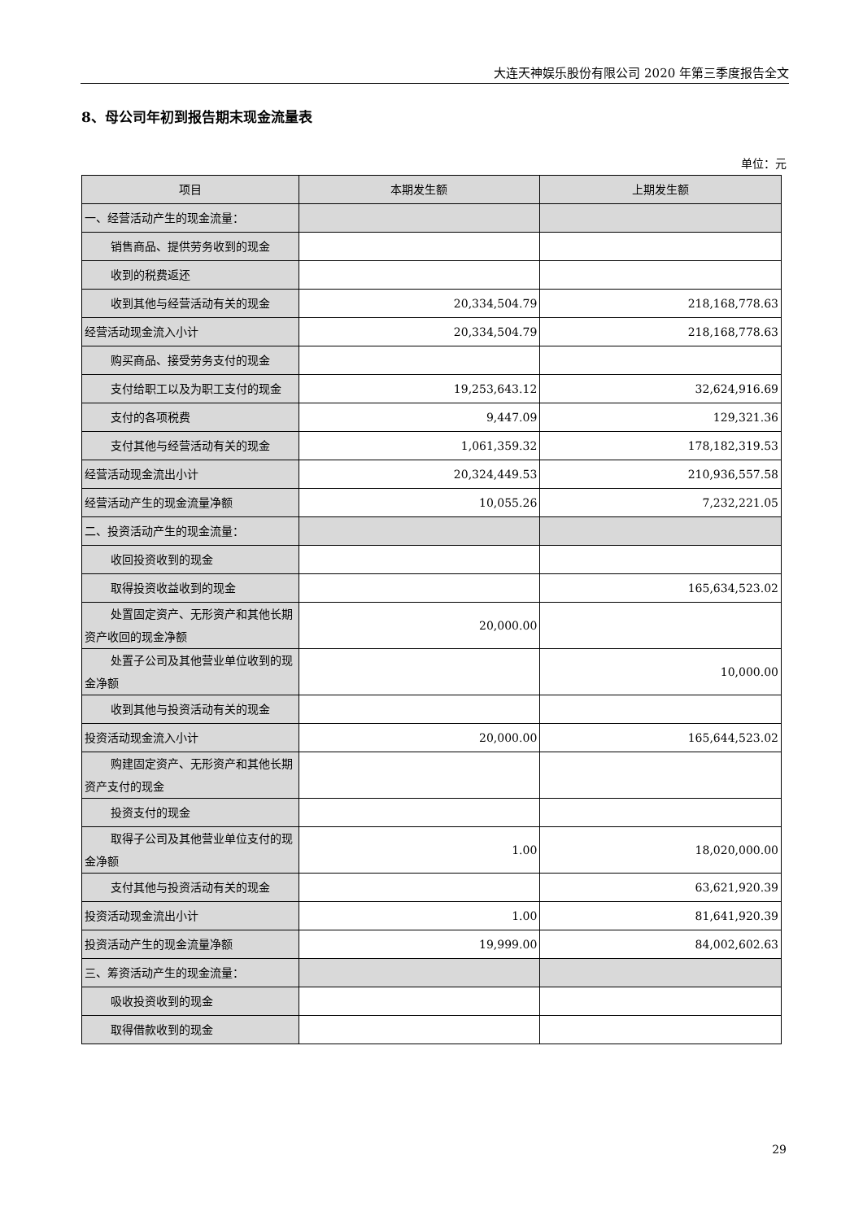大连天神娱乐股份有限公司 2020 年第三季度报告全文
8、母公司年初到报告期末现金流量表
单位：元
| 项目 | 本期发生额 | 上期发生额 |
| --- | --- | --- |
| 一、经营活动产生的现金流量： | | |
| 销售商品、提供劳务收到的现金 | | |
| 收到的税费返还 | | |
| 收到其他与经营活动有关的现金 | 20,334,504.79 | 218,168,778.63 |
| 经营活动现金流入小计 | 20,334,504.79 | 218,168,778.63 |
| 购买商品、接受劳务支付的现金 | | |
| 支付给职工以及为职工支付的现金 | 19,253,643.12 | 32,624,916.69 |
| 支付的各项税费 | 9,447.09 | 129,321.36 |
| 支付其他与经营活动有关的现金 | 1,061,359.32 | 178,182,319.53 |
| 经营活动现金流出小计 | 20,324,449.53 | 210,936,557.58 |
| 经营活动产生的现金流量净额 | 10,055.26 | 7,232,221.05 |
| 二、投资活动产生的现金流量： | | |
| 收回投资收到的现金 | | |
| 取得投资收益收到的现金 | | 165,634,523.02 |
| 处置固定资产、无形资产和其他长期资产收回的现金净额 | 20,000.00 | |
| 处置子公司及其他营业单位收到的现金净额 | | 10,000.00 |
| 收到其他与投资活动有关的现金 | | |
| 投资活动现金流入小计 | 20,000.00 | 165,644,523.02 |
| 购建固定资产、无形资产和其他长期资产支付的现金 | | |
| 投资支付的现金 | | |
| 取得子公司及其他营业单位支付的现金净额 | 1.00 | 18,020,000.00 |
| 支付其他与投资活动有关的现金 | | 63,621,920.39 |
| 投资活动现金流出小计 | 1.00 | 81,641,920.39 |
| 投资活动产生的现金流量净额 | 19,999.00 | 84,002,602.63 |
| 三、筹资活动产生的现金流量： | | |
| 吸收投资收到的现金 | | |
| 取得借款收到的现金 | | |
29